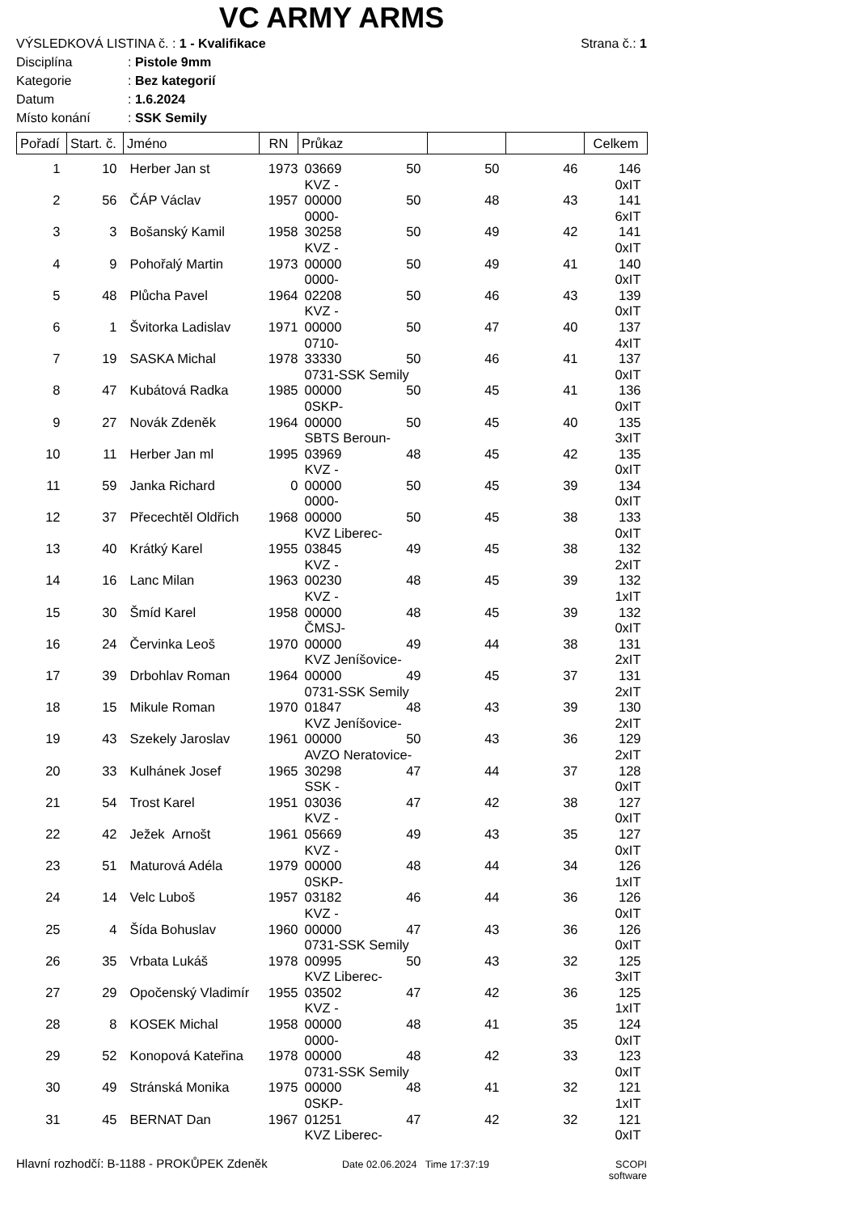VC ARMY ARMS
VÝSLEDKOVÁ LISTINA č. : 1 - Kvalifikace Strana č.: 1
Disciplína: Pistole 9mm
Kategorie: Bez kategorií
Datum: 1.6.2024
Místo konání: SSK Semily
| Pořadí | Start. č. | Jméno | RN | Průkaz | | | | Celkem |
| --- | --- | --- | --- | --- | --- | --- | --- | --- |
| 1 | 10 | Herber Jan st | 1973 | 03669 | 50 | 50 | 46 | 146 |
| | | | | KVZ - | | | | 0xIT |
| 2 | 56 | ČÁP Václav | 1957 | 00000 | 50 | 48 | 43 | 141 |
| | | | | 0000- | | | | 6xIT |
| 3 | 3 | Bošanský Kamil | 1958 | 30258 | 50 | 49 | 42 | 141 |
| | | | | KVZ - | | | | 0xIT |
| 4 | 9 | Pohořalý Martin | 1973 | 00000 | 50 | 49 | 41 | 140 |
| | | | | 0000- | | | | 0xIT |
| 5 | 48 | Plůcha Pavel | 1964 | 02208 | 50 | 46 | 43 | 139 |
| | | | | KVZ - | | | | 0xIT |
| 6 | 1 | Švitorka Ladislav | 1971 | 00000 | 50 | 47 | 40 | 137 |
| | | | | 0710- | | | | 4xIT |
| 7 | 19 | SASKA Michal | 1978 | 33330 | 50 | 46 | 41 | 137 |
| | | | | 0731-SSK Semily | | | | 0xIT |
| 8 | 47 | Kubátová Radka | 1985 | 00000 | 50 | 45 | 41 | 136 |
| | | | | 0SKP- | | | | 0xIT |
| 9 | 27 | Novák Zdeněk | 1964 | 00000 | 50 | 45 | 40 | 135 |
| | | | | SBTS Beroun- | | | | 3xIT |
| 10 | 11 | Herber Jan ml | 1995 | 03969 | 48 | 45 | 42 | 135 |
| | | | | KVZ - | | | | 0xIT |
| 11 | 59 | Janka Richard | 0 | 00000 | 50 | 45 | 39 | 134 |
| | | | | 0000- | | | | 0xIT |
| 12 | 37 | Přecechtěl Oldřich | 1968 | 00000 | 50 | 45 | 38 | 133 |
| | | | | KVZ Liberec- | | | | 0xIT |
| 13 | 40 | Krátký Karel | 1955 | 03845 | 49 | 45 | 38 | 132 |
| | | | | KVZ - | | | | 2xIT |
| 14 | 16 | Lanc Milan | 1963 | 00230 | 48 | 45 | 39 | 132 |
| | | | | KVZ - | | | | 1xIT |
| 15 | 30 | Šmíd Karel | 1958 | 00000 | 48 | 45 | 39 | 132 |
| | | | | ČMSJ- | | | | 0xIT |
| 16 | 24 | Červinka Leoš | 1970 | 00000 | 49 | 44 | 38 | 131 |
| | | | | KVZ Jeníšovice- | | | | 2xIT |
| 17 | 39 | Drbohlav Roman | 1964 | 00000 | 49 | 45 | 37 | 131 |
| | | | | 0731-SSK Semily | | | | 2xIT |
| 18 | 15 | Mikule Roman | 1970 | 01847 | 48 | 43 | 39 | 130 |
| | | | | KVZ Jeníšovice- | | | | 2xIT |
| 19 | 43 | Szekely Jaroslav | 1961 | 00000 | 50 | 43 | 36 | 129 |
| | | | | AVZO Neratovice- | | | | 2xIT |
| 20 | 33 | Kulhánek Josef | 1965 | 30298 | 47 | 44 | 37 | 128 |
| | | | | SSK - | | | | 0xIT |
| 21 | 54 | Trost Karel | 1951 | 03036 | 47 | 42 | 38 | 127 |
| | | | | KVZ - | | | | 0xIT |
| 22 | 42 | Ježek Arnošt | 1961 | 05669 | 49 | 43 | 35 | 127 |
| | | | | KVZ - | | | | 0xIT |
| 23 | 51 | Maturová Adéla | 1979 | 00000 | 48 | 44 | 34 | 126 |
| | | | | 0SKP- | | | | 1xIT |
| 24 | 14 | Velc Luboš | 1957 | 03182 | 46 | 44 | 36 | 126 |
| | | | | KVZ - | | | | 0xIT |
| 25 | 4 | Šída Bohuslav | 1960 | 00000 | 47 | 43 | 36 | 126 |
| | | | | 0731-SSK Semily | | | | 0xIT |
| 26 | 35 | Vrbata Lukáš | 1978 | 00995 | 50 | 43 | 32 | 125 |
| | | | | KVZ Liberec- | | | | 3xIT |
| 27 | 29 | Opočenský Vladimír | 1955 | 03502 | 47 | 42 | 36 | 125 |
| | | | | KVZ - | | | | 1xIT |
| 28 | 8 | KOSEK Michal | 1958 | 00000 | 48 | 41 | 35 | 124 |
| | | | | 0000- | | | | 0xIT |
| 29 | 52 | Konopová Kateřina | 1978 | 00000 | 48 | 42 | 33 | 123 |
| | | | | 0731-SSK Semily | | | | 0xIT |
| 30 | 49 | Stránská Monika | 1975 | 00000 | 48 | 41 | 32 | 121 |
| | | | | 0SKP- | | | | 1xIT |
| 31 | 45 | BERNAT Dan | 1967 | 01251 | 47 | 42 | 32 | 121 |
| | | | | KVZ Liberec- | | | | 0xIT |
Hlavní rozhodčí: B-1188 - PROKŮPEK Zdeněk Date 02.06.2024 Time 17:37:19 SCOPI software